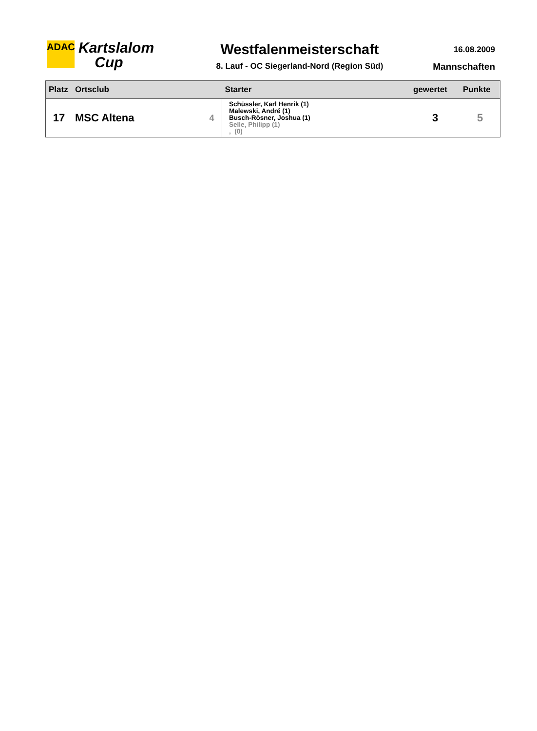ADAC
Kartslalom
Cup
Westfalenmeisterschaft
8. Lauf - OC Siegerland-Nord (Region Süd)
16.08.2009
Mannschaften
| Platz | Ortsclub | | Starter | gewertet | Punkte |
| --- | --- | --- | --- | --- | --- |
| 17 | MSC Altena | 4 | Schüssler, Karl Henrik (1) Malewski, André (1) Busch-Rösner, Joshua (1) Selle, Philipp (1) , (0) | 3 | 5 |